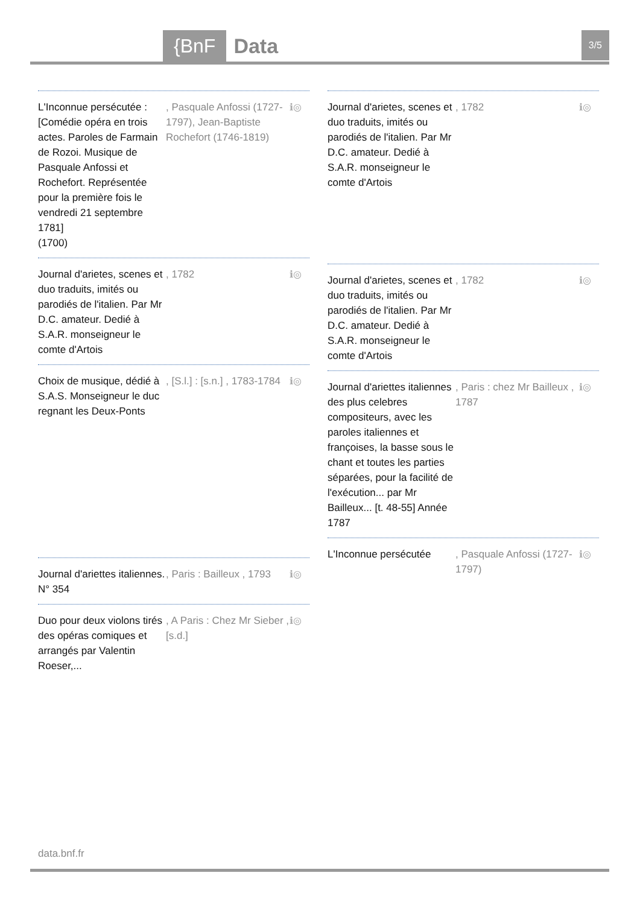{BnF Data 3/5
L'Inconnue persécutée : [Comédie opéra en trois actes. Paroles de Farmain de Rozoi. Musique de Pasquale Anfossi et Rochefort. Représentée pour la première fois le vendredi 21 septembre 1781]
(1700)
, Pasquale Anfossi (1727-1797), Jean-Baptiste Rochefort (1746-1819)
ℹ◎
Journal d'arietes, scenes et duo traduits, imités ou parodiés de l'italien. Par Mr D.C. amateur. Dedié à S.A.R. monseigneur le comte d'Artois
, 1782 ℹ◎
Choix de musique, dédié à S.A.S. Monseigneur le duc regnant les Deux-Ponts
, [S.l.] : [s.n.] , 1783-1784
ℹ◎
Journal d'ariettes italiennes. N° 354
, Paris : Bailleux , 1793
ℹ◎
Duo pour deux violons tirés des opéras comiques et arrangés par Valentin Roeser,...
, A Paris : Chez Mr Sieber , [s.d.]
ℹ◎
Journal d'arietes, scenes et duo traduits, imités ou parodiés de l'italien. Par Mr D.C. amateur. Dedié à S.A.R. monseigneur le comte d'Artois
, 1782 ℹ◎
Journal d'arietes, scenes et duo traduits, imités ou parodiés de l'italien. Par Mr D.C. amateur. Dedié à S.A.R. monseigneur le comte d'Artois
, 1782 ℹ◎
Journal d'ariettes italiennes des plus celebres compositeurs, avec les paroles italiennes et françoises, la basse sous le chant et toutes les parties séparées, pour la facilité de l'exécution... par Mr Bailleux... [t. 48-55] Année 1787
, Paris : chez Mr Bailleux , 1787
ℹ◎
L'Inconnue persécutée
, Pasquale Anfossi (1727-1797)
ℹ◎
data.bnf.fr